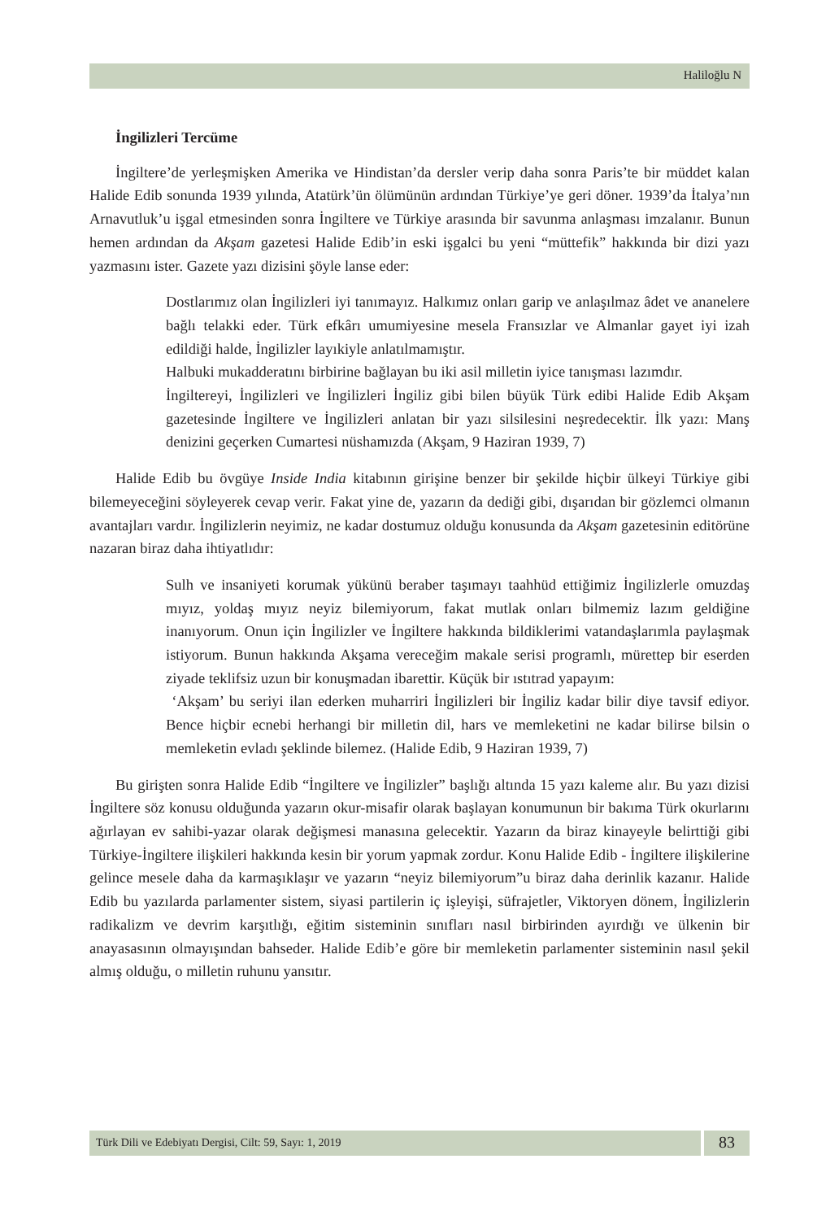Haliloğlu N
İngilizleri Tercüme
İngiltere’de yerleşmişken Amerika ve Hindistan’da dersler verip daha sonra Paris’te bir müddet kalan Halide Edib sonunda 1939 yılında, Atatürk’ün ölümünün ardından Türkiye’ye geri döner. 1939’da İtalya’nın Arnavutluk’u işgal etmesinden sonra İngiltere ve Türkiye arasında bir savunma anlaşması imzalanır. Bunun hemen ardından da Akşam gazetesi Halide Edib’in eski işgalci bu yeni “müttefik” hakkında bir dizi yazı yazmasını ister. Gazete yazı dizisini şöyle lanse eder:
Dostlarımız olan İngilizleri iyi tanımayız. Halkımız onları garip ve anlaşılmaz âdet ve ananelere bağlı telakki eder. Türk efkârı umumiyesine mesela Fransızlar ve Almanlar gayet iyi izah edildiği halde, İngilizler layıkiyle anlatılmamıştır.
Halbuki mukadderatını birbirine bağlayan bu iki asil milletin iyice tanışması lazımdır.
İngiltereyi, İngilizleri ve İngilizleri İngiliz gibi bilen büyük Türk edibi Halide Edib Akşam gazetesinde İngiltere ve İngilizleri anlatan bir yazı silsilesini neşredecektir. İlk yazı: Manş denizini geçerken Cumartesi nüshamızda (Akşam, 9 Haziran 1939, 7)
Halide Edib bu övgüye Inside India kitabının girişine benzer bir şekilde hiçbir ülkeyi Türkiye gibi bilemeyeceğini söyleyerek cevap verir. Fakat yine de, yazarın da dediği gibi, dışarıdan bir gözlemci olmanın avantajları vardır. İngilizlerin neyimiz, ne kadar dostumuz olduğu konusunda da Akşam gazetesinin editörüne nazaran biraz daha ihtiyatlıdır:
Sulh ve insaniyeti korumak yükünü beraber taşımayı taahhüd ettiğimiz İngilizlerle omuzdaş mıyız, yoldaş mıyız neyiz bilemiyorum, fakat mutlak onları bilmemiz lazım geldiğine inanıyorum. Onun için İngilizler ve İngiltere hakkında bildiklerimi vatandaşlarımla paylaşmak istiyorum. Bunun hakkında Akşama vereceğim makale serisi programlı, mürettep bir eserden ziyade teklifsiz uzun bir konuşmadan ibarettir. Küçük bir ıstıtrad yapayım:
‘Akşam’ bu seriyi ilan ederken muharriri İngilizleri bir İngiliz kadar bilir diye tavsif ediyor. Bence hiçbir ecnebi herhangi bir milletin dil, hars ve memleketini ne kadar bilirse bilsin o memleketin evladı şeklinde bilemez. (Halide Edib, 9 Haziran 1939, 7)
Bu girişten sonra Halide Edib “İngiltere ve İngilizler” başlığı altında 15 yazı kaleme alır. Bu yazı dizisi İngiltere söz konusu olduğunda yazarın okur-misafir olarak başlayan konumunun bir bakıma Türk okurlarını ağırlayan ev sahibi-yazar olarak değişmesi manasına gelecektir. Yazarın da biraz kinayeyle belirttiği gibi Türkiye-İngiltere ilişkileri hakkında kesin bir yorum yapmak zordur. Konu Halide Edib - İngiltere ilişkilerine gelince mesele daha da karmaşıklaşır ve yazarın “neyiz bilemiyorum”u biraz daha derinlik kazanır. Halide Edib bu yazılarda parlamenter sistem, siyasi partilerin iç işleyişi, süfrajetler, Viktoryen dönem, İngilizlerin radikalizm ve devrim karşıtlığı, eğitim sisteminin sınıfları nasıl birbirinden ayırdığı ve ülkenin bir anayasasının olmayışından bahseder. Halide Edib’e göre bir memleketin parlamenter sisteminin nasıl şekil almış olduğu, o milletin ruhunu yansıtır.
Türk Dili ve Edebiyatı Dergisi, Cilt: 59, Sayı: 1, 2019
83